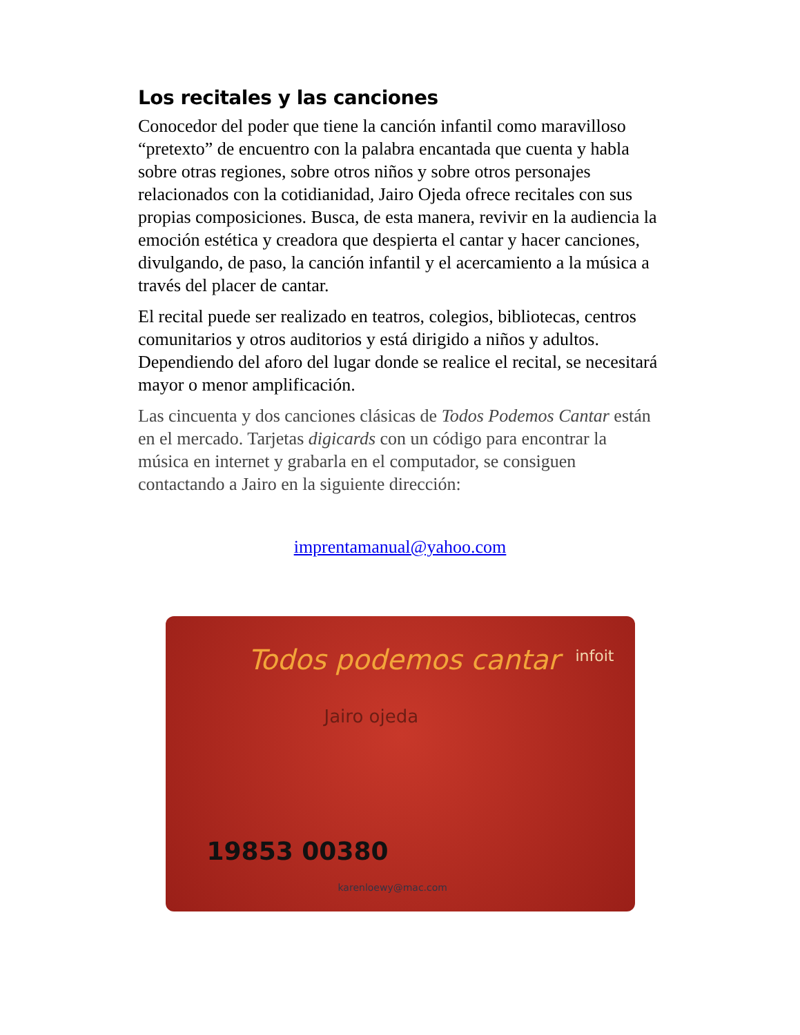Los recitales y las canciones
Conocedor del poder que tiene la canción infantil como maravilloso “pretexto” de encuentro con la palabra encantada que cuenta y habla sobre otras regiones, sobre otros niños y sobre otros personajes relacionados con la cotidianidad, Jairo Ojeda ofrece recitales con sus propias composiciones. Busca, de esta manera, revivir en la audiencia la emoción estética y creadora que despierta el cantar y hacer canciones, divulgando, de paso, la canción infantil y el acercamiento a la música a través del placer de cantar.
El recital puede ser realizado en teatros, colegios, bibliotecas, centros comunitarios y otros auditorios y está dirigido a niños y adultos. Dependiendo del aforo del lugar donde se realice el recital, se necesitará mayor o menor amplificación.
Las cincuenta y dos canciones clásicas de Todos Podemos Cantar están en el mercado. Tarjetas digicards con un código para encontrar la música en internet y grabarla en el computador, se consiguen contactando a Jairo en la siguiente dirección:
imprentamanual@yahoo.com
Todos podemos cantar infoit
Jairo ojeda
19853 00380
karenloewy@mac.com